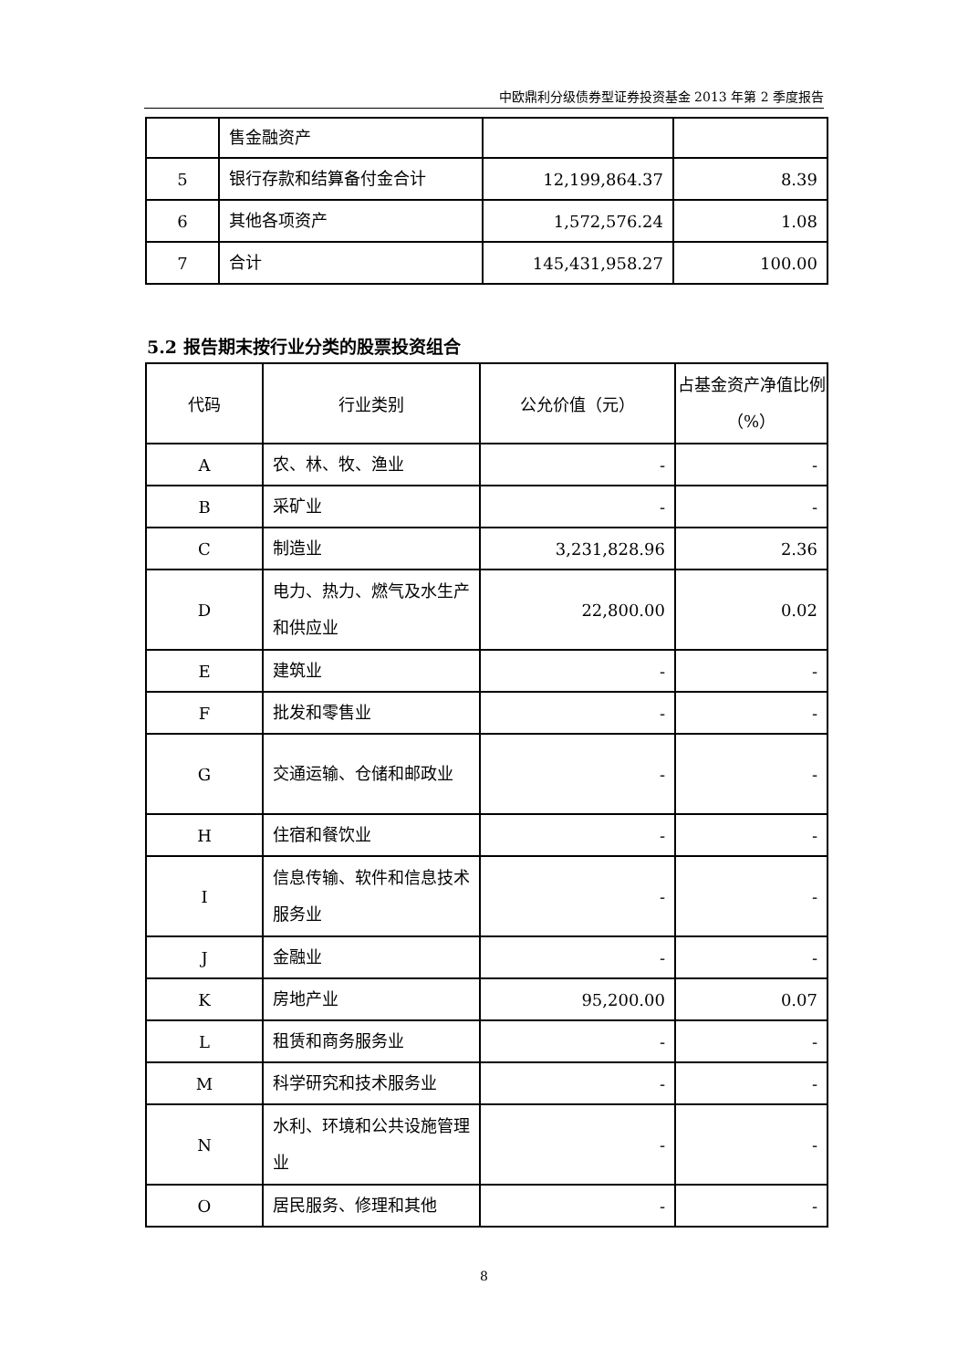中欧鼎利分级债券型证券投资基金 2013 年第 2 季度报告
| | 售金融资产 | | |
| 5 | 银行存款和结算备付金合计 | 12,199,864.37 | 8.39 |
| 6 | 其他各项资产 | 1,572,576.24 | 1.08 |
| 7 | 合计 | 145,431,958.27 | 100.00 |
5.2 报告期末按行业分类的股票投资组合
| 代码 | 行业类别 | 公允价值（元） | 占基金资产净值比例（%） |
| --- | --- | --- | --- |
| A | 农、林、牧、渔业 | - | - |
| B | 采矿业 | - | - |
| C | 制造业 | 3,231,828.96 | 2.36 |
| D | 电力、热力、燃气及水生产和供应业 | 22,800.00 | 0.02 |
| E | 建筑业 | - | - |
| F | 批发和零售业 | - | - |
| G | 交通运输、仓储和邮政业 | - | - |
| H | 住宿和餐饮业 | - | - |
| I | 信息传输、软件和信息技术服务业 | - | - |
| J | 金融业 | - | - |
| K | 房地产业 | 95,200.00 | 0.07 |
| L | 租赁和商务服务业 | - | - |
| M | 科学研究和技术服务业 | - | - |
| N | 水利、环境和公共设施管理业 | - | - |
| O | 居民服务、修理和其他 | - | - |
8